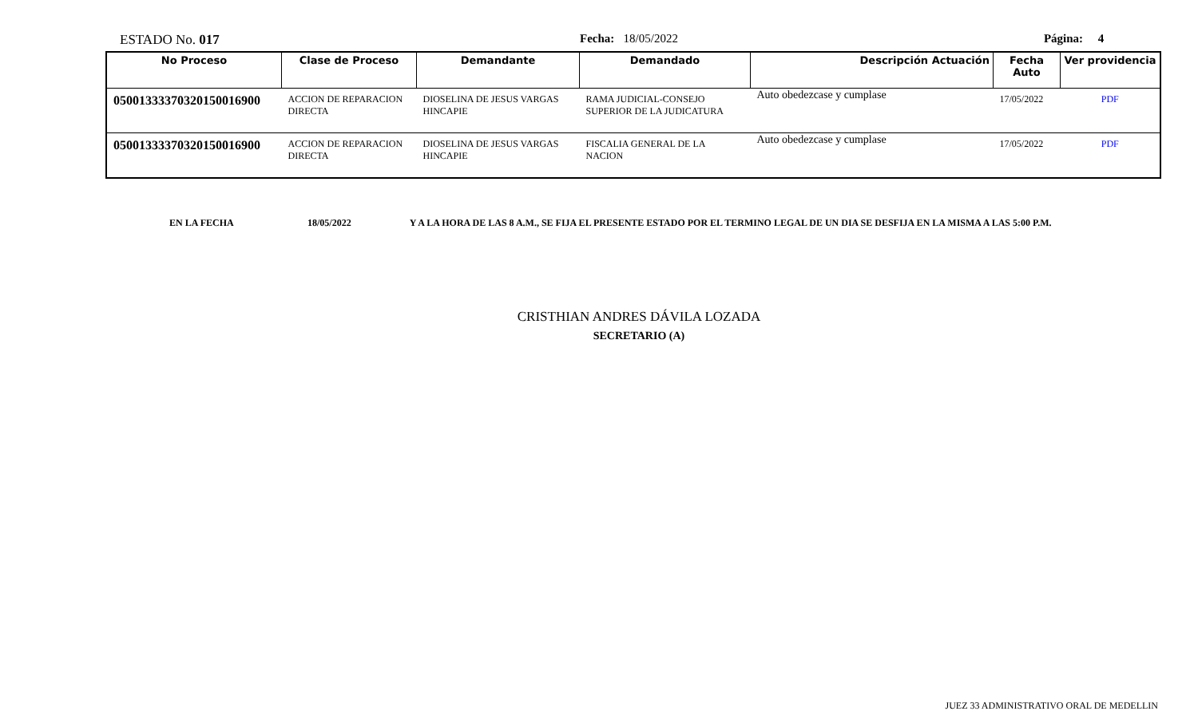ESTADO No. 017 Fecha: 18/05/2022 Página: 4
| No Proceso | Clase de Proceso | Demandante | Demandado | Descripción Actuación | Fecha Auto | Ver providencia |
| --- | --- | --- | --- | --- | --- | --- |
| 05001333370320150016900 | ACCION DE REPARACION DIRECTA | DIOSELINA DE JESUS VARGAS HINCAPIE | RAMA JUDICIAL-CONSEJO SUPERIOR DE LA JUDICATURA | Auto obedezcase y cumplase | 17/05/2022 | PDF |
| 05001333370320150016900 | ACCION DE REPARACION DIRECTA | DIOSELINA DE JESUS VARGAS HINCAPIE | FISCALIA GENERAL DE LA NACION | Auto obedezcase y cumplase | 17/05/2022 | PDF |
EN LA FECHA 18/05/2022 Y A LA HORA DE LAS 8 A.M., SE FIJA EL PRESENTE ESTADO POR EL TERMINO LEGAL DE UN DIA SE DESFIJA EN LA MISMA A LAS 5:00 P.M.
CRISTHIAN ANDRES DÁVILA LOZADA
SECRETARIO (A)
JUEZ 33 ADMINISTRATIVO ORAL DE MEDELLIN